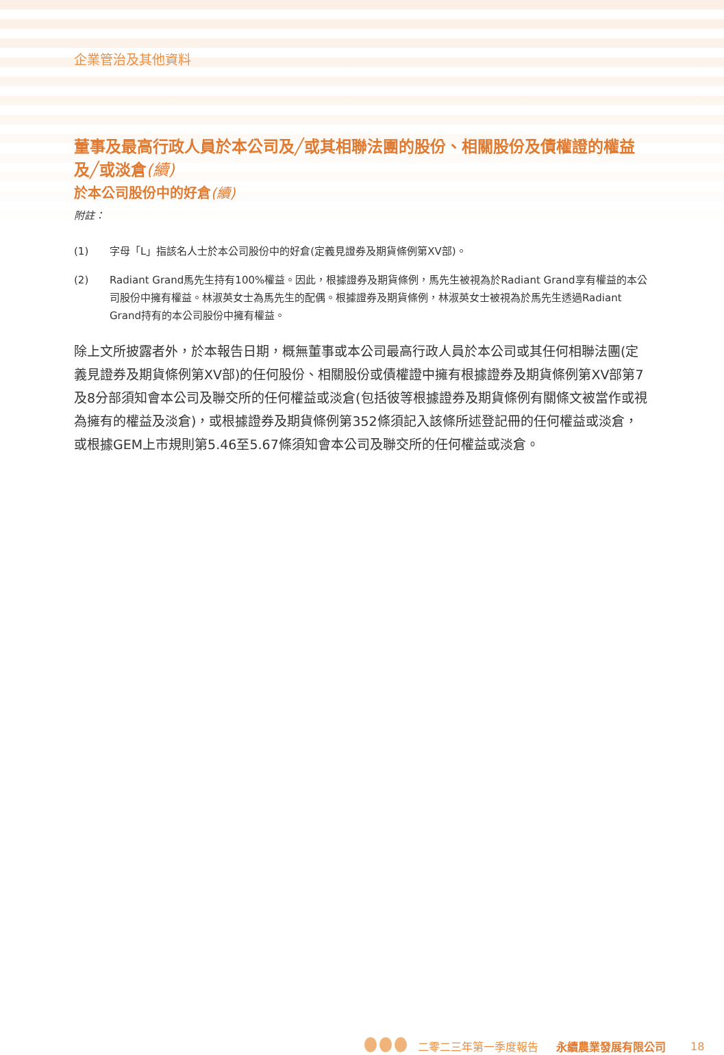企業管治及其他資料
董事及最高行政人員於本公司及╱或其相聯法團的股份、相關股份及債權證的權益及╱或淡倉(續)
於本公司股份中的好倉(續)
附註：
(1) 字母「L」指該名人士於本公司股份中的好倉(定義見證券及期貨條例第XV部)。
(2) Radiant Grand馬先生持有100%權益。因此，根據證券及期貨條例，馬先生被視為於Radiant Grand享有權益的本公司股份中擁有權益。林淑英女士為馬先生的配偶。根據證券及期貨條例，林淑英女士被視為於馬先生透過Radiant Grand持有的本公司股份中擁有權益。
除上文所披露者外，於本報告日期，概無董事或本公司最高行政人員於本公司或其任何相聯法團(定義見證券及期貨條例第XV部)的任何股份、相關股份或債權證中擁有根據證券及期貨條例第XV部第7及8分部須知會本公司及聯交所的任何權益或淡倉(包括彼等根據證券及期貨條例有關條文被當作或視為擁有的權益及淡倉)，或根據證券及期貨條例第352條須記入該條所述登記冊的任何權益或淡倉，或根據GEM上市規則第5.46至5.67條須知會本公司及聯交所的任何權益或淡倉。
二零二三年第一季度報告 永續農業發展有限公司 18